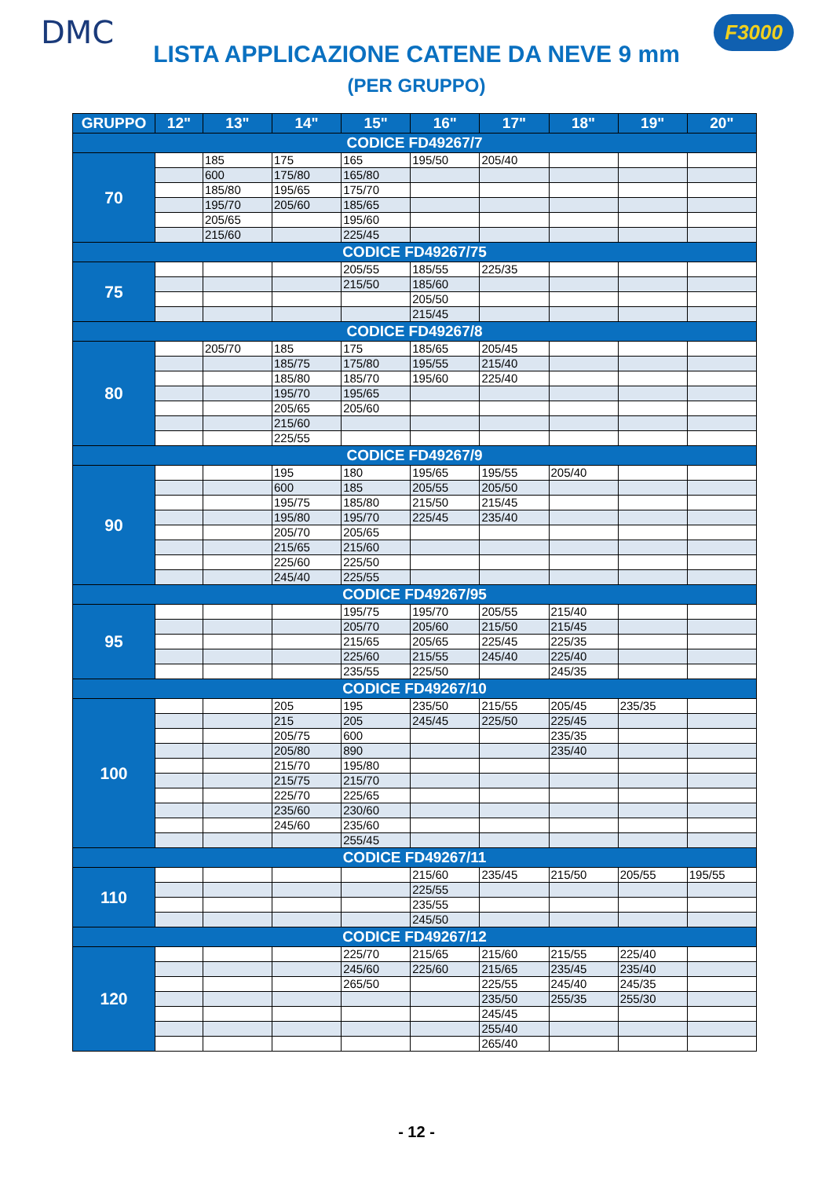DMC F3000
LISTA APPLICAZIONE CATENE DA NEVE 9 mm
(PER GRUPPO)
| GRUPPO | 12" | 13" | 14" | 15" | 16" | 17" | 18" | 19" | 20" |
| --- | --- | --- | --- | --- | --- | --- | --- | --- | --- |
| CODICE FD49267/7 | | | | | | | | | |
| 70 | | 185 | 175 | 165 | 195/50 | 205/40 | | | |
| | | 600 | 175/80 | 165/80 | | | | | |
| | | 185/80 | 195/65 | 175/70 | | | | | |
| | | 195/70 | 205/60 | 185/65 | | | | | |
| | | 205/65 | | 195/60 | | | | | |
| | | 215/60 | | 225/45 | | | | | |
| CODICE FD49267/75 | | | | | | | | | |
| 75 | | | | 205/55 | 185/55 | 225/35 | | | |
| | | | | 215/50 | 185/60 | | | | |
| | | | | | 205/50 | | | | |
| | | | | | 215/45 | | | | |
| CODICE FD49267/8 | | | | | | | | | |
| 80 | | 205/70 | 185 | 175 | 185/65 | 205/45 | | | |
| | | | 185/75 | 175/80 | 195/55 | 215/40 | | | |
| | | | 185/80 | 185/70 | 195/60 | 225/40 | | | |
| | | | 195/70 | 195/65 | | | | | |
| | | | 205/65 | 205/60 | | | | | |
| | | | 215/60 | | | | | | |
| | | | 225/55 | | | | | | |
| CODICE FD49267/9 | | | | | | | | | |
| 90 | | | 195 | 180 | 195/65 | 195/55 | 205/40 | | |
| | | | 600 | 185 | 205/55 | 205/50 | | | |
| | | | 195/75 | 185/80 | 215/50 | 215/45 | | | |
| | | | 195/80 | 195/70 | 225/45 | 235/40 | | | |
| | | | 205/70 | 205/65 | | | | | |
| | | | 215/65 | 215/60 | | | | | |
| | | | 225/60 | 225/50 | | | | | |
| | | | 245/40 | 225/55 | | | | | |
| CODICE FD49267/95 | | | | | | | | | |
| 95 | | | | 195/75 | 195/70 | 205/55 | 215/40 | | |
| | | | | 205/70 | 205/60 | 215/50 | 215/45 | | |
| | | | | 215/65 | 205/65 | 225/45 | 225/35 | | |
| | | | | 225/60 | 215/55 | 245/40 | 225/40 | | |
| | | | | 235/55 | 225/50 | | 245/35 | | |
| CODICE FD49267/10 | | | | | | | | | |
| 100 | | | 205 | 195 | 235/50 | 215/55 | 205/45 | 235/35 | |
| | | | 215 | 205 | 245/45 | 225/50 | 225/45 | | |
| | | | 205/75 | 600 | | | 235/35 | | |
| | | | 205/80 | 890 | | | 235/40 | | |
| | | | 215/70 | 195/80 | | | | | |
| | | | 215/75 | 215/70 | | | | | |
| | | | 225/70 | 225/65 | | | | | |
| | | | 235/60 | 230/60 | | | | | |
| | | | 245/60 | 235/60 | | | | | |
| | | | | 255/45 | | | | | |
| CODICE FD49267/11 | | | | | | | | | |
| 110 | | | | | 215/60 | 235/45 | 215/50 | 205/55 | 195/55 |
| | | | | | 225/55 | | | | |
| | | | | | 235/55 | | | | |
| | | | | | 245/50 | | | | |
| CODICE FD49267/12 | | | | | | | | | |
| 120 | | | | 225/70 | 215/65 | 215/60 | 215/55 | 225/40 | |
| | | | | 245/60 | 225/60 | 215/65 | 235/45 | 235/40 | |
| | | | | 265/50 | | 225/55 | 245/40 | 245/35 | |
| | | | | | | 235/50 | 255/35 | 255/30 | |
| | | | | | | 245/45 | | | |
| | | | | | | 255/40 | | | |
| | | | | | | 265/40 | | | |
- 12 -